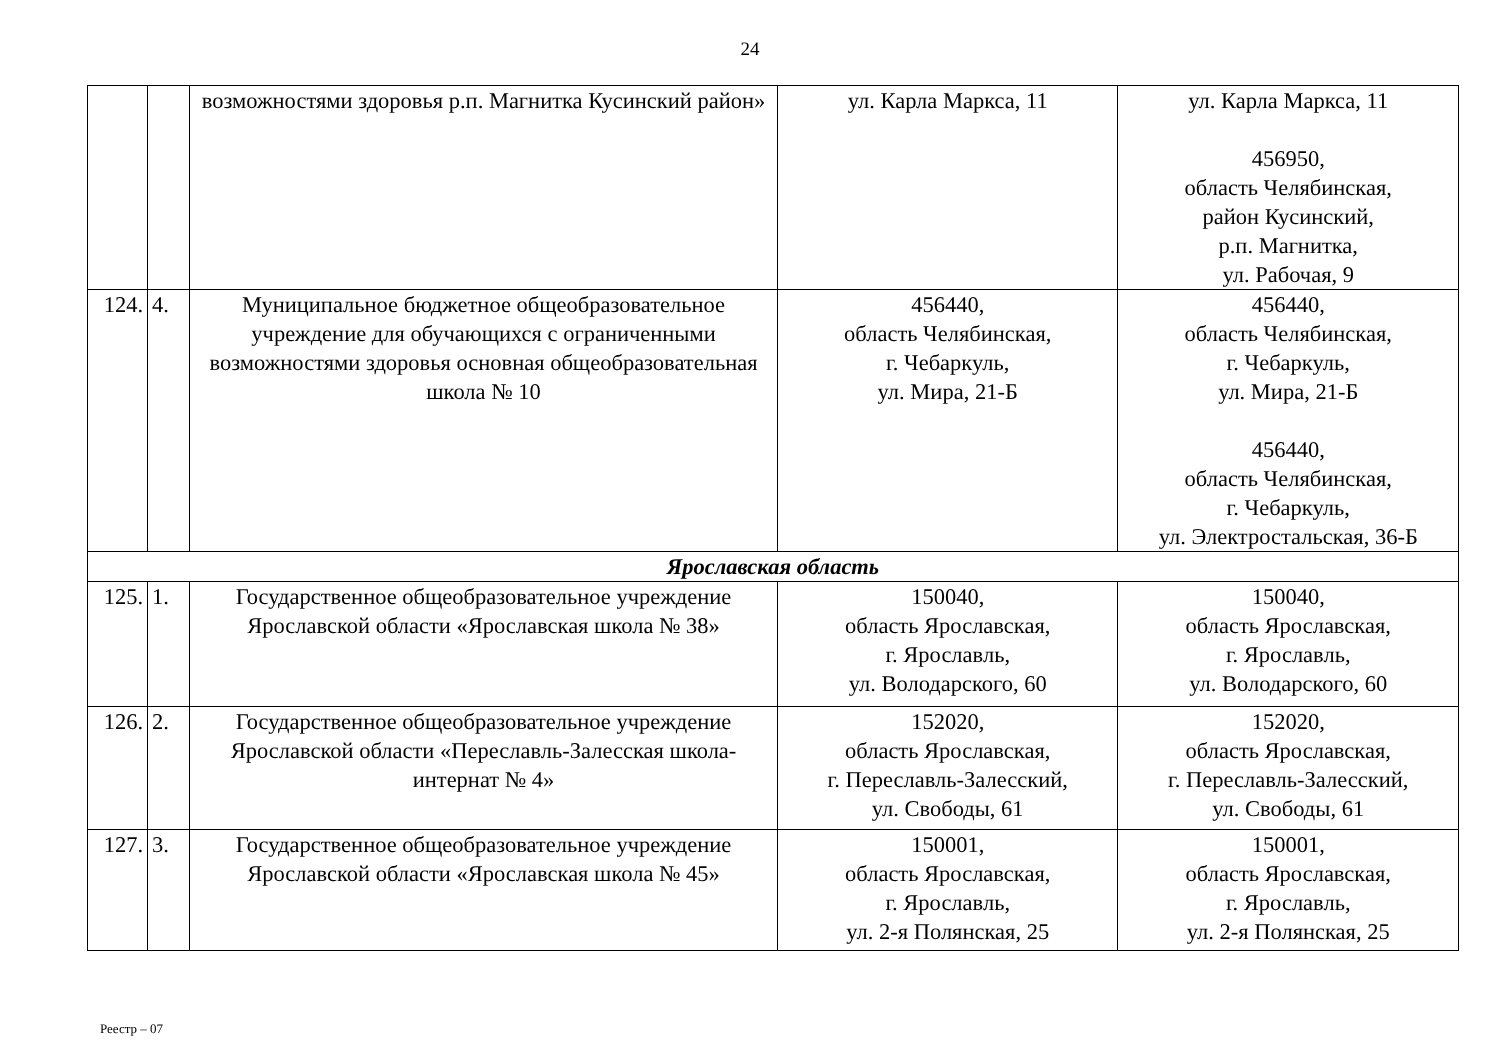24
| | | возможностями здоровья р.п. Магнитка Кусинский район» | ул. Карла Маркса, 11 | ул. Карла Маркса, 11 456950, область Челябинская, район Кусинский, р.п. Магнитка, ул. Рабочая, 9 |
| 124. | 4. | Муниципальное бюджетное общеобразовательное учреждение для обучающихся с ограниченными возможностями здоровья основная общеобразовательная школа № 10 | 456440, область Челябинская, г. Чебаркуль, ул. Мира, 21-Б | 456440, область Челябинская, г. Чебаркуль, ул. Мира, 21-Б 456440, область Челябинская, г. Чебаркуль, ул. Электростальская, 36-Б |
| Ярославская область | | | | |
| 125. | 1. | Государственное общеобразовательное учреждение Ярославской области «Ярославская школа № 38» | 150040, область Ярославская, г. Ярославль, ул. Володарского, 60 | 150040, область Ярославская, г. Ярославль, ул. Володарского, 60 |
| 126. | 2. | Государственное общеобразовательное учреждение Ярославской области «Переславль-Залесская школа-интернат № 4» | 152020, область Ярославская, г. Переславль-Залесский, ул. Свободы, 61 | 152020, область Ярославская, г. Переславль-Залесский, ул. Свободы, 61 |
| 127. | 3. | Государственное общеобразовательное учреждение Ярославской области «Ярославская школа № 45» | 150001, область Ярославская, г. Ярославль, ул. 2-я Полянская, 25 | 150001, область Ярославская, г. Ярославль, ул. 2-я Полянская, 25 |
Реестр – 07